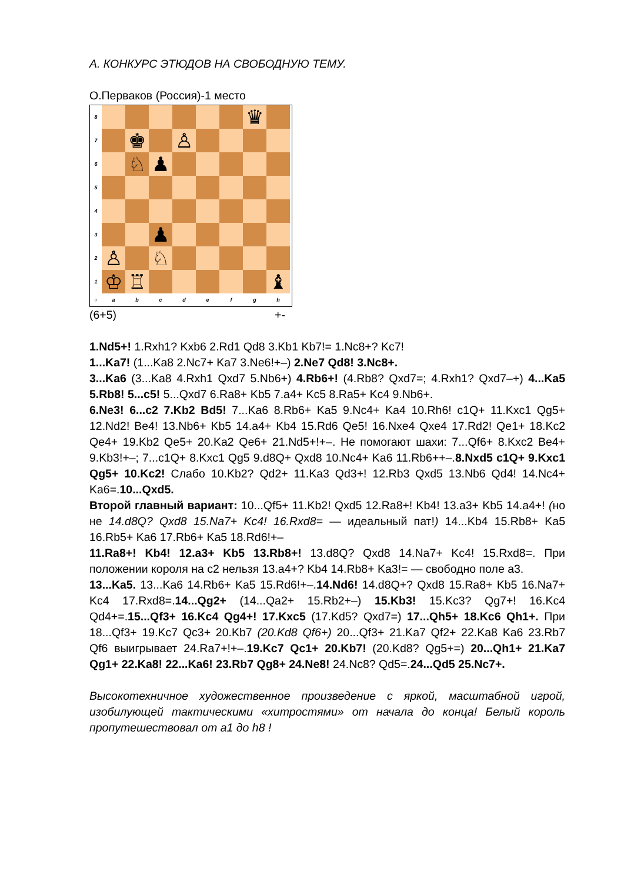А. КОНКУРС ЭТЮДОВ НА СВОБОДНУЮ ТЕМУ.
О.Перваков (Россия)-1 место
8 ♛
7 ♚ ♙
6 ♘ ♟
5
4
3 ♟
2 ♙ ♘
1 ♔ ♖ ♝
○ a b c d e f g h
(6+5) +-
1.Nd5+! 1.Rxh1? Kxb6 2.Rd1 Qd8 3.Kb1 Kb7!= 1.Nc8+? Kc7!
1...Ka7! (1...Ka8 2.Nc7+ Ka7 3.Ne6!+–) 2.Ne7 Qd8! 3.Nc8+.
3...Ka6 (3...Ka8 4.Rxh1 Qxd7 5.Nb6+) 4.Rb6+! (4.Rb8? Qxd7=; 4.Rxh1? Qxd7–+) 4...Ka5 5.Rb8! 5...c5! 5...Qxd7 6.Ra8+ Kb5 7.a4+ Kc5 8.Ra5+ Kc4 9.Nb6+.
6.Ne3! 6...c2 7.Kb2 Bd5! 7...Ka6 8.Rb6+ Ka5 9.Nc4+ Ka4 10.Rh6! c1Q+ 11.Kxc1 Qg5+ 12.Nd2! Be4! 13.Nb6+ Kb5 14.a4+ Kb4 15.Rd6 Qe5! 16.Nxe4 Qxe4 17.Rd2! Qe1+ 18.Kc2 Qe4+ 19.Kb2 Qe5+ 20.Ka2 Qe6+ 21.Nd5+!+–. Не помогают шахи: 7...Qf6+ 8.Kxc2 Be4+ 9.Kb3!+–; 7...c1Q+ 8.Kxc1 Qg5 9.d8Q+ Qxd8 10.Nc4+ Ka6 11.Rb6++–.8.Nxd5 c1Q+ 9.Kxc1 Qg5+ 10.Kc2! Слабо 10.Kb2? Qd2+ 11.Ka3 Qd3+! 12.Rb3 Qxd5 13.Nb6 Qd4! 14.Nc4+ Ka6=.10...Qxd5.
Второй главный вариант: 10...Qf5+ 11.Kb2! Qxd5 12.Ra8+! Kb4! 13.a3+ Kb5 14.a4+! (но не 14.d8Q? Qxd8 15.Na7+ Kc4! 16.Rxd8= — идеальный пат!) 14...Kb4 15.Rb8+ Ka5 16.Rb5+ Ka6 17.Rb6+ Ka5 18.Rd6!+–
11.Ra8+! Kb4! 12.a3+ Kb5 13.Rb8+! 13.d8Q? Qxd8 14.Na7+ Kc4! 15.Rxd8=. При положении короля на c2 нельзя 13.a4+? Kb4 14.Rb8+ Ka3!= — свободно поле a3.
13...Ka5. 13...Ka6 14.Rb6+ Ka5 15.Rd6!+–.14.Nd6! 14.d8Q+? Qxd8 15.Ra8+ Kb5 16.Na7+ Kc4 17.Rxd8=.14...Qg2+ (14...Qa2+ 15.Rb2+–) 15.Kb3! 15.Kc3? Qg7+! 16.Kc4 Qd4+=.15...Qf3+ 16.Kc4 Qg4+! 17.Kxc5 (17.Kd5? Qxd7=) 17...Qh5+ 18.Kc6 Qh1+. При 18...Qf3+ 19.Kc7 Qc3+ 20.Kb7 (20.Kd8 Qf6+) 20...Qf3+ 21.Ka7 Qf2+ 22.Ka8 Ka6 23.Rb7 Qf6 выигрывает 24.Ra7+!+–.19.Kc7 Qc1+ 20.Kb7! (20.Kd8? Qg5+=) 20...Qh1+ 21.Ka7 Qg1+ 22.Ka8! 22...Ka6! 23.Rb7 Qg8+ 24.Ne8! 24.Nc8? Qd5=.24...Qd5 25.Nc7+.
Высокотехничное художественное произведение с яркой, масштабной игрой, изобилующей тактическими «хитростями» от начала до конца! Белый король пропутешествовал от a1 до h8 !